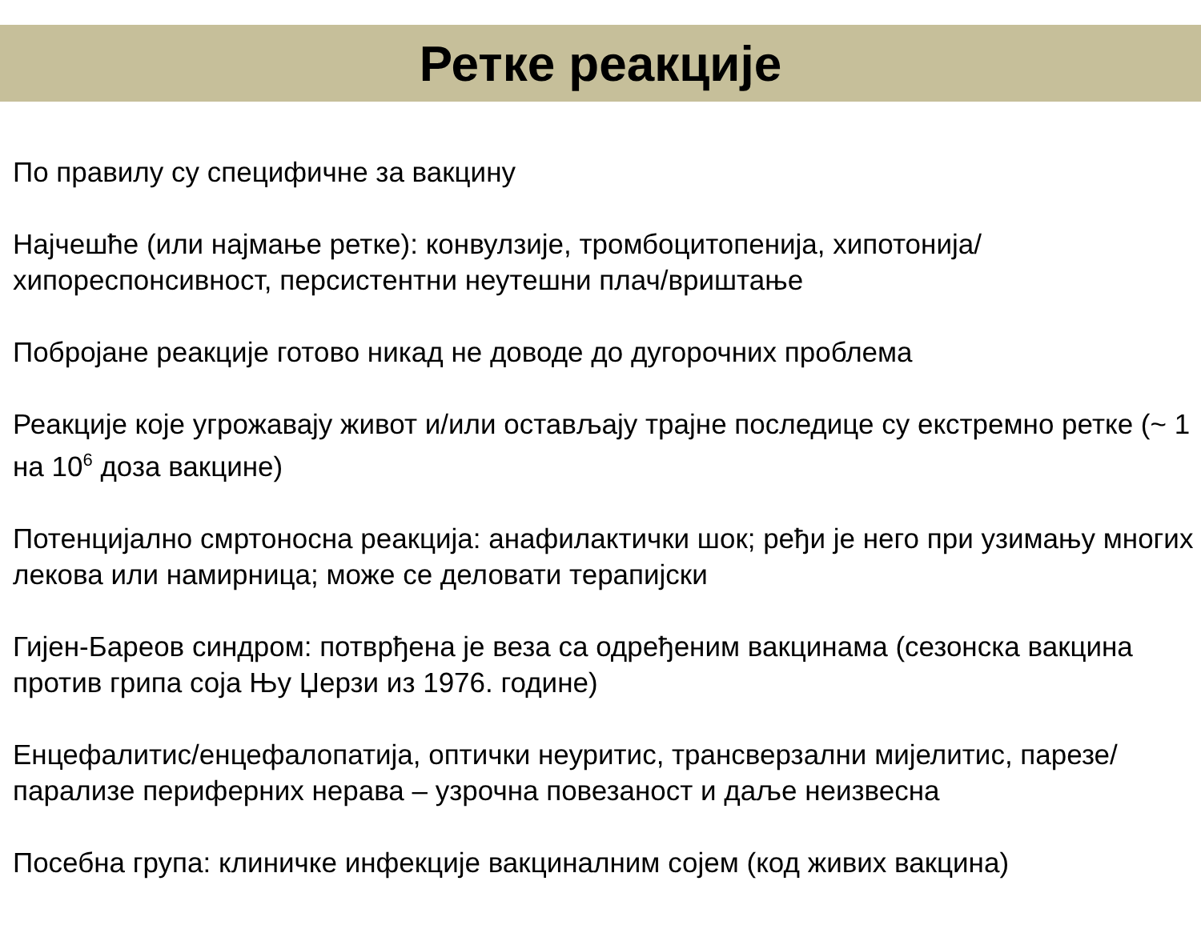Ретке реакције
По правилу су специфичне за вакцину
Најчешће (или најмање ретке): конвулзије, тромбоцитопенија, хипотонија/хипореспонсивност, персистентни неутешни плач/вриштање
Побројане реакције готово никад не доводе до дугорочних проблема
Реакције које угрожавају живот и/или остављају трајне последице су екстремно ретке (~ 1 на 10<sup>6</sup> доза вакцине)
Потенцијално смртоносна реакција: анафилактички шок; ређи је него при узимању многих лекова или намирница; може се деловати терапијски
Гијен-Бареов синдром: потврђена је веза са одређеним вакцинама (сезонска вакцина против грипа соја Њу Џерзи из 1976. године)
Енцефалитис/енцефалопатија, оптички неуритис, трансверзални мијелитис, парезе/парализе периферних нерава – узрочна повезаност и даље неизвесна
Посебна група: клиничке инфекције вакциналним сојем (код живих вакцина)